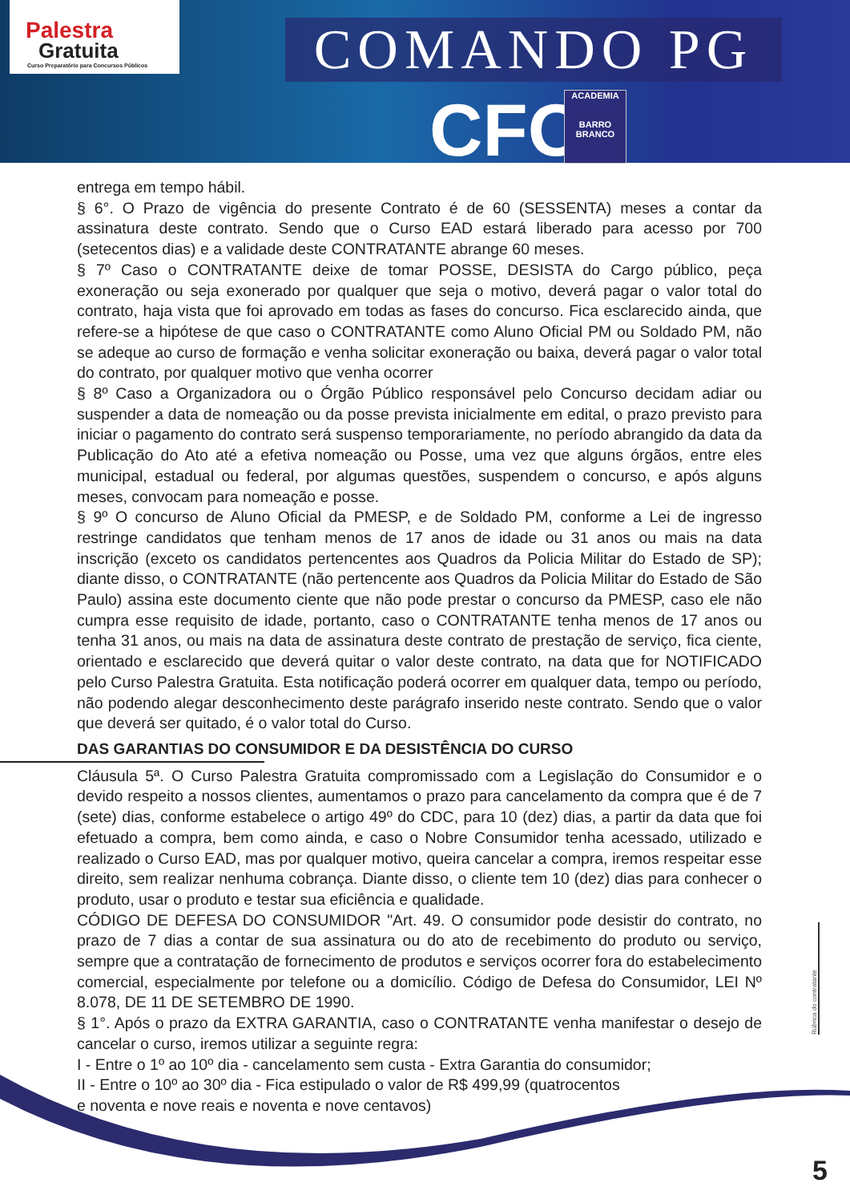Palestra
Gratuita
Curso Preparatório para Concursos Públicos
COMANDO PG
CFO
ACADEMIA
BARRO BRANCO
entrega em tempo hábil.
§ 6°. O Prazo de vigência do presente Contrato é de 60 (SESSENTA) meses a contar da assinatura deste contrato. Sendo que o Curso EAD estará liberado para acesso por 700 (setecentos dias) e a validade deste CONTRATANTE abrange 60 meses.
§ 7º Caso o CONTRATANTE deixe de tomar POSSE, DESISTA do Cargo público, peça exoneração ou seja exonerado por qualquer que seja o motivo, deverá pagar o valor total do contrato, haja vista que foi aprovado em todas as fases do concurso. Fica esclarecido ainda, que refere-se a hipótese de que caso o CONTRATANTE como Aluno Oficial PM ou Soldado PM, não se adeque ao curso de formação e venha solicitar exoneração ou baixa, deverá pagar o valor total do contrato, por qualquer motivo que venha ocorrer
§ 8º Caso a Organizadora ou o Órgão Público responsável pelo Concurso decidam adiar ou suspender a data de nomeação ou da posse prevista inicialmente em edital, o prazo previsto para iniciar o pagamento do contrato será suspenso temporariamente, no período abrangido da data da Publicação do Ato até a efetiva nomeação ou Posse, uma vez que alguns órgãos, entre eles municipal, estadual ou federal, por algumas questões, suspendem o concurso, e após alguns meses, convocam para nomeação e posse.
§ 9º O concurso de Aluno Oficial da PMESP, e de Soldado PM, conforme a Lei de ingresso restringe candidatos que tenham menos de 17 anos de idade ou 31 anos ou mais na data inscrição (exceto os candidatos pertencentes aos Quadros da Policia Militar do Estado de SP); diante disso, o CONTRATANTE (não pertencente aos Quadros da Policia Militar do Estado de São Paulo) assina este documento ciente que não pode prestar o concurso da PMESP, caso ele não cumpra esse requisito de idade, portanto, caso o CONTRATANTE tenha menos de 17 anos ou tenha 31 anos, ou mais na data de assinatura deste contrato de prestação de serviço, fica ciente, orientado e esclarecido que deverá quitar o valor deste contrato, na data que for NOTIFICADO pelo Curso Palestra Gratuita. Esta notificação poderá ocorrer em qualquer data, tempo ou período, não podendo alegar desconhecimento deste parágrafo inserido neste contrato. Sendo que o valor que deverá ser quitado, é o valor total do Curso.
DAS GARANTIAS DO CONSUMIDOR E DA DESISTÊNCIA DO CURSO
Cláusula 5ª. O Curso Palestra Gratuita compromissado com a Legislação do Consumidor e o devido respeito a nossos clientes, aumentamos o prazo para cancelamento da compra que é de 7 (sete) dias, conforme estabelece o artigo 49º do CDC, para 10 (dez) dias, a partir da data que foi efetuado a compra, bem como ainda, e caso o Nobre Consumidor tenha acessado, utilizado e realizado o Curso EAD, mas por qualquer motivo, queira cancelar a compra, iremos respeitar esse direito, sem realizar nenhuma cobrança. Diante disso, o cliente tem 10 (dez) dias para conhecer o produto, usar o produto e testar sua eficiência e qualidade.
CÓDIGO DE DEFESA DO CONSUMIDOR "Art. 49. O consumidor pode desistir do contrato, no prazo de 7 dias a contar de sua assinatura ou do ato de recebimento do produto ou serviço, sempre que a contratação de fornecimento de produtos e serviços ocorrer fora do estabelecimento comercial, especialmente por telefone ou a domicílio. Código de Defesa do Consumidor, LEI Nº 8.078, DE 11 DE SETEMBRO DE 1990.
§ 1°. Após o prazo da EXTRA GARANTIA, caso o CONTRATANTE venha manifestar o desejo de cancelar o curso, iremos utilizar a seguinte regra:
I - Entre o 1º ao 10º dia - cancelamento sem custa - Extra Garantia do consumidor;
II - Entre o 10º ao 30º dia - Fica estipulado o valor de R$ 499,99 (quatrocentos
e noventa e nove reais e noventa e nove centavos)
Rúbrica do contratante
5